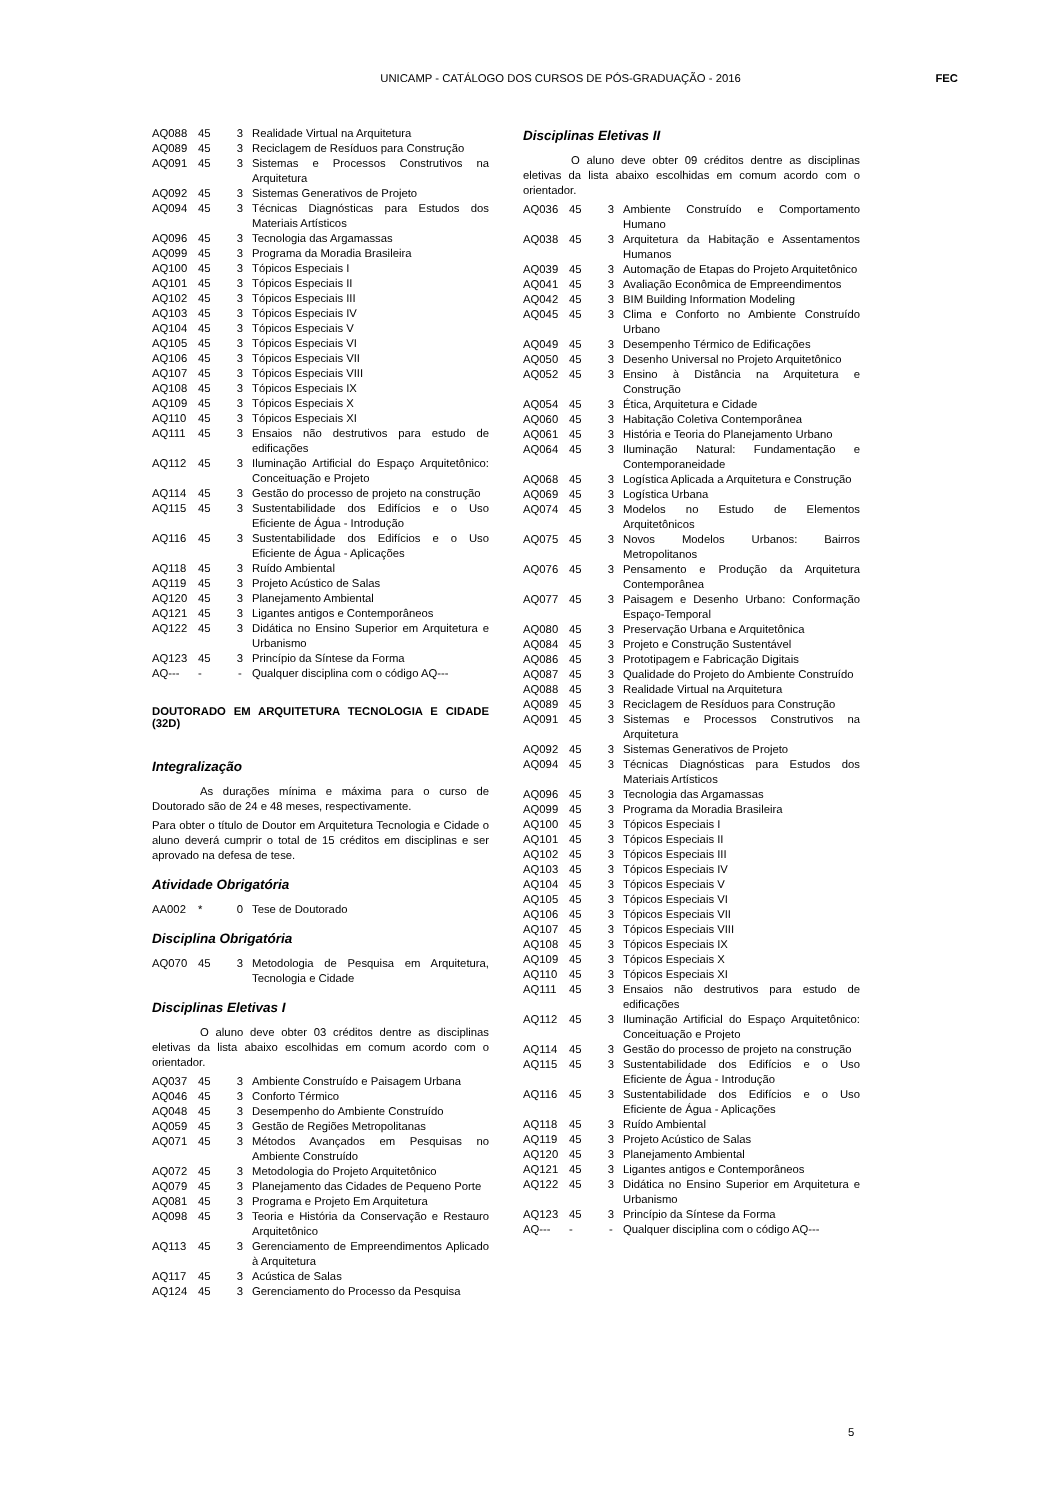UNICAMP - CATÁLOGO DOS CURSOS DE PÓS-GRADUAÇÃO - 2016
FEC
| AQ088 | 45 | 3 | Realidade Virtual na Arquitetura |
| AQ089 | 45 | 3 | Reciclagem de Resíduos para Construção |
| AQ091 | 45 | 3 | Sistemas e Processos Construtivos na Arquitetura |
| AQ092 | 45 | 3 | Sistemas Generativos de Projeto |
| AQ094 | 45 | 3 | Técnicas Diagnósticas para Estudos dos Materiais Artísticos |
| AQ096 | 45 | 3 | Tecnologia das Argamassas |
| AQ099 | 45 | 3 | Programa da Moradia Brasileira |
| AQ100 | 45 | 3 | Tópicos Especiais I |
| AQ101 | 45 | 3 | Tópicos Especiais II |
| AQ102 | 45 | 3 | Tópicos Especiais III |
| AQ103 | 45 | 3 | Tópicos Especiais IV |
| AQ104 | 45 | 3 | Tópicos Especiais V |
| AQ105 | 45 | 3 | Tópicos Especiais VI |
| AQ106 | 45 | 3 | Tópicos Especiais VII |
| AQ107 | 45 | 3 | Tópicos Especiais VIII |
| AQ108 | 45 | 3 | Tópicos Especiais IX |
| AQ109 | 45 | 3 | Tópicos Especiais X |
| AQ110 | 45 | 3 | Tópicos Especiais XI |
| AQ111 | 45 | 3 | Ensaios não destrutivos para estudo de edificações |
| AQ112 | 45 | 3 | Iluminação Artificial do Espaço Arquitetônico: Conceituação e Projeto |
| AQ114 | 45 | 3 | Gestão do processo de projeto na construção |
| AQ115 | 45 | 3 | Sustentabilidade dos Edifícios e o Uso Eficiente de Água - Introdução |
| AQ116 | 45 | 3 | Sustentabilidade dos Edifícios e o Uso Eficiente de Água - Aplicações |
| AQ118 | 45 | 3 | Ruído Ambiental |
| AQ119 | 45 | 3 | Projeto Acústico de Salas |
| AQ120 | 45 | 3 | Planejamento Ambiental |
| AQ121 | 45 | 3 | Ligantes antigos e Contemporâneos |
| AQ122 | 45 | 3 | Didática no Ensino Superior em Arquitetura e Urbanismo |
| AQ123 | 45 | 3 | Princípio da Síntese da Forma |
| AQ--- | - | - | Qualquer disciplina com o código AQ--- |
DOUTORADO EM ARQUITETURA TECNOLOGIA E CIDADE (32D)
Integralização
As durações mínima e máxima para o curso de Doutorado são de 24 e 48 meses, respectivamente.
Para obter o título de Doutor em Arquitetura Tecnologia e Cidade o aluno deverá cumprir o total de 15 créditos em disciplinas e ser aprovado na defesa de tese.
Atividade Obrigatória
| AA002 | * | 0 | Tese de Doutorado |
Disciplina Obrigatória
| AQ070 | 45 | 3 | Metodologia de Pesquisa em Arquitetura, Tecnologia e Cidade |
Disciplinas Eletivas I
O aluno deve obter 03 créditos dentre as disciplinas eletivas da lista abaixo escolhidas em comum acordo com o orientador.
| AQ037 | 45 | 3 | Ambiente Construído e Paisagem Urbana |
| AQ046 | 45 | 3 | Conforto Térmico |
| AQ048 | 45 | 3 | Desempenho do Ambiente Construído |
| AQ059 | 45 | 3 | Gestão de Regiões Metropolitanas |
| AQ071 | 45 | 3 | Métodos Avançados em Pesquisas no Ambiente Construído |
| AQ072 | 45 | 3 | Metodologia do Projeto Arquitetônico |
| AQ079 | 45 | 3 | Planejamento das Cidades de Pequeno Porte |
| AQ081 | 45 | 3 | Programa e Projeto Em Arquitetura |
| AQ098 | 45 | 3 | Teoria e História da Conservação e Restauro Arquitetônico |
| AQ113 | 45 | 3 | Gerenciamento de Empreendimentos Aplicado à Arquitetura |
| AQ117 | 45 | 3 | Acústica de Salas |
| AQ124 | 45 | 3 | Gerenciamento do Processo da Pesquisa |
Disciplinas Eletivas II
O aluno deve obter 09 créditos dentre as disciplinas eletivas da lista abaixo escolhidas em comum acordo com o orientador.
| AQ036 | 45 | 3 | Ambiente Construído e Comportamento Humano |
| AQ038 | 45 | 3 | Arquitetura da Habitação e Assentamentos Humanos |
| AQ039 | 45 | 3 | Automação de Etapas do Projeto Arquitetônico |
| AQ041 | 45 | 3 | Avaliação Econômica de Empreendimentos |
| AQ042 | 45 | 3 | BIM Building Information Modeling |
| AQ045 | 45 | 3 | Clima e Conforto no Ambiente Construído Urbano |
| AQ049 | 45 | 3 | Desempenho Térmico de Edificações |
| AQ050 | 45 | 3 | Desenho Universal no Projeto Arquitetônico |
| AQ052 | 45 | 3 | Ensino à Distância na Arquitetura e Construção |
| AQ054 | 45 | 3 | Ética, Arquitetura e Cidade |
| AQ060 | 45 | 3 | Habitação Coletiva Contemporânea |
| AQ061 | 45 | 3 | História e Teoria do Planejamento Urbano |
| AQ064 | 45 | 3 | Iluminação Natural: Fundamentação e Contemporaneidade |
| AQ068 | 45 | 3 | Logística Aplicada a Arquitetura e Construção |
| AQ069 | 45 | 3 | Logística Urbana |
| AQ074 | 45 | 3 | Modelos no Estudo de Elementos Arquitetônicos |
| AQ075 | 45 | 3 | Novos Modelos Urbanos: Bairros Metropolitanos |
| AQ076 | 45 | 3 | Pensamento e Produção da Arquitetura Contemporânea |
| AQ077 | 45 | 3 | Paisagem e Desenho Urbano: Conformação Espaço-Temporal |
| AQ080 | 45 | 3 | Preservação Urbana e Arquitetônica |
| AQ084 | 45 | 3 | Projeto e Construção Sustentável |
| AQ086 | 45 | 3 | Prototipagem e Fabricação Digitais |
| AQ087 | 45 | 3 | Qualidade do Projeto do Ambiente Construído |
| AQ088 | 45 | 3 | Realidade Virtual na Arquitetura |
| AQ089 | 45 | 3 | Reciclagem de Resíduos para Construção |
| AQ091 | 45 | 3 | Sistemas e Processos Construtivos na Arquitetura |
| AQ092 | 45 | 3 | Sistemas Generativos de Projeto |
| AQ094 | 45 | 3 | Técnicas Diagnósticas para Estudos dos Materiais Artísticos |
| AQ096 | 45 | 3 | Tecnologia das Argamassas |
| AQ099 | 45 | 3 | Programa da Moradia Brasileira |
| AQ100 | 45 | 3 | Tópicos Especiais I |
| AQ101 | 45 | 3 | Tópicos Especiais II |
| AQ102 | 45 | 3 | Tópicos Especiais III |
| AQ103 | 45 | 3 | Tópicos Especiais IV |
| AQ104 | 45 | 3 | Tópicos Especiais V |
| AQ105 | 45 | 3 | Tópicos Especiais VI |
| AQ106 | 45 | 3 | Tópicos Especiais VII |
| AQ107 | 45 | 3 | Tópicos Especiais VIII |
| AQ108 | 45 | 3 | Tópicos Especiais IX |
| AQ109 | 45 | 3 | Tópicos Especiais X |
| AQ110 | 45 | 3 | Tópicos Especiais XI |
| AQ111 | 45 | 3 | Ensaios não destrutivos para estudo de edificações |
| AQ112 | 45 | 3 | Iluminação Artificial do Espaço Arquitetônico: Conceituação e Projeto |
| AQ114 | 45 | 3 | Gestão do processo de projeto na construção |
| AQ115 | 45 | 3 | Sustentabilidade dos Edifícios e o Uso Eficiente de Água - Introdução |
| AQ116 | 45 | 3 | Sustentabilidade dos Edifícios e o Uso Eficiente de Água - Aplicações |
| AQ118 | 45 | 3 | Ruído Ambiental |
| AQ119 | 45 | 3 | Projeto Acústico de Salas |
| AQ120 | 45 | 3 | Planejamento Ambiental |
| AQ121 | 45 | 3 | Ligantes antigos e Contemporâneos |
| AQ122 | 45 | 3 | Didática no Ensino Superior em Arquitetura e Urbanismo |
| AQ123 | 45 | 3 | Princípio da Síntese da Forma |
| AQ--- | - | - | Qualquer disciplina com o código AQ--- |
5